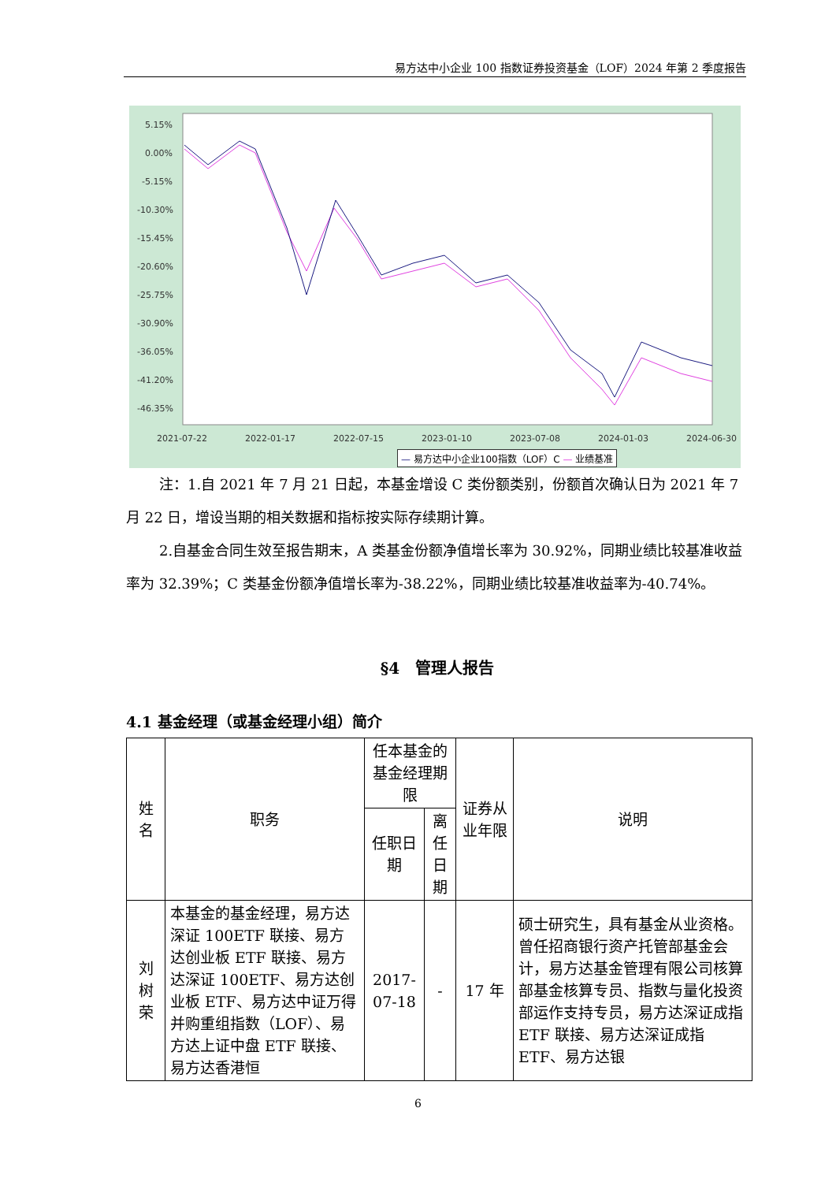易方达中小企业 100 指数证券投资基金（LOF）2024 年第 2 季度报告
5.15%
0.00%
-5.15%
-10.30%
-15.45%
-20.60%
-25.75%
-30.90%
-36.05%
-41.20%
-46.35%
2021-07-22
2022-01-17
2022-07-15
2023-01-10
2023-07-08
2024-01-03
2024-06-30
— 易方达中小企业100指数（LOF）C — 业绩基准
注：1.自 2021 年 7 月 21 日起，本基金增设 C 类份额类别，份额首次确认日为 2021 年 7 月 22 日，增设当期的相关数据和指标按实际存续期计算。
2.自基金合同生效至报告期末，A 类基金份额净值增长率为 30.92%，同期业绩比较基准收益率为 32.39%；C 类基金份额净值增长率为-38.22%，同期业绩比较基准收益率为-40.74%。
§4　管理人报告
4.1 基金经理（或基金经理小组）简介
| 姓名 | 职务 | 任本基金的基金经理期限 | | 证券从业年限 | 说明 |
| --- | --- | --- | --- | --- | --- |
| | | 任职日期 | 离任日期 | | |
| 刘树荣 | 本基金的基金经理，易方达深证 100ETF 联接、易方达创业板 ETF 联接、易方达深证 100ETF、易方达创业板 ETF、易方达中证万得并购重组指数（LOF）、易方达上证中盘 ETF 联接、易方达香港恒 | 2017-07-18 | - | 17 年 | 硕士研究生，具有基金从业资格。曾任招商银行资产托管部基金会计，易方达基金管理有限公司核算部基金核算专员、指数与量化投资部运作支持专员，易方达深证成指 ETF 联接、易方达深证成指 ETF、易方达银 |
6